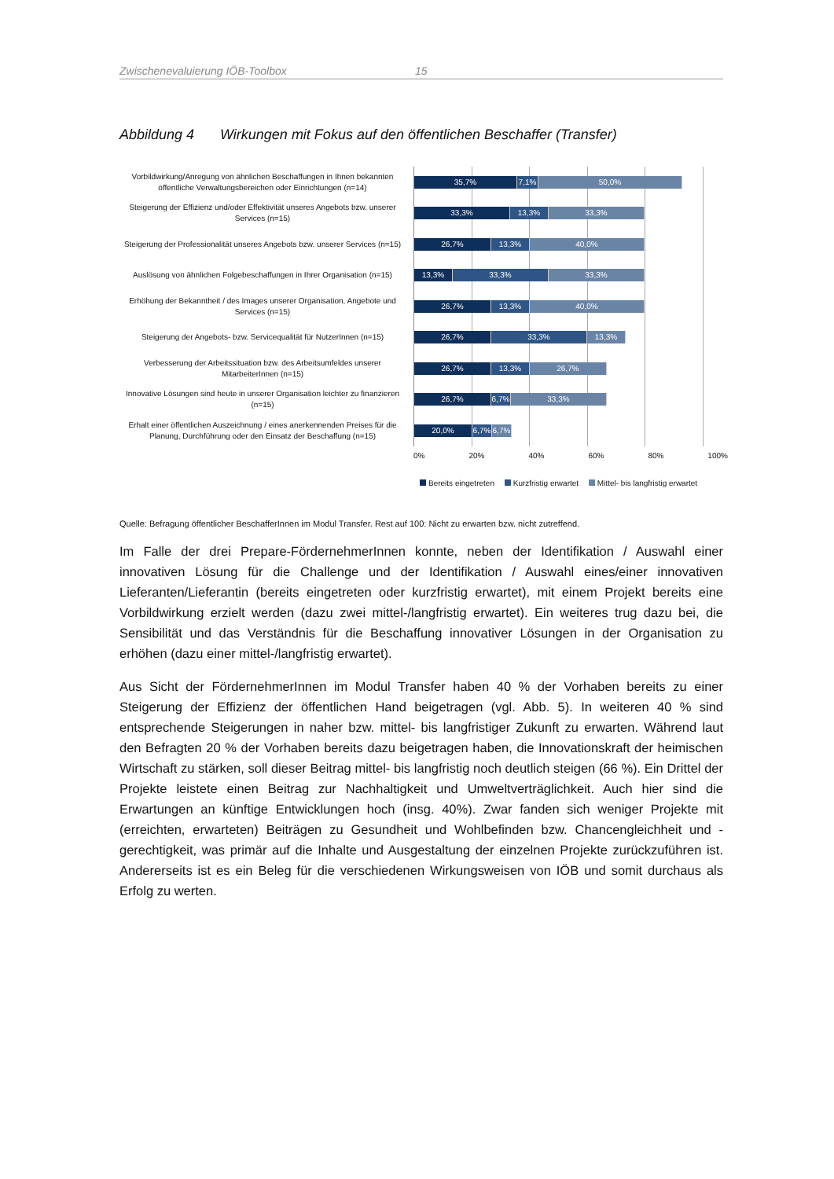Zwischenevaluierung IÖB-Toolbox 15
Abbildung 4 Wirkungen mit Fokus auf den öffentlichen Beschaffer (Transfer)
Vorbildwirkung/Anregung von ähnlichen Beschaffungen in Ihnen bekannten öffentliche Verwaltungsbereichen oder Einrichtungen (n=14)
35,7% 7,1% 50,0%
Steigerung der Effizienz und/oder Effektivität unseres Angebots bzw. unserer Services (n=15)
33,3% 13,3% 33,3%
Steigerung der Professionalität unseres Angebots bzw. unserer Services (n=15)
26,7% 13,3% 40,0%
Auslösung von ähnlichen Folgebeschaffungen in Ihrer Organisation (n=15)
13,3% 33,3% 33,3%
Erhöhung der Bekanntheit / des Images unserer Organisation, Angebote und Services (n=15)
26,7% 13,3% 40,0%
Steigerung der Angebots- bzw. Servicequalität für NutzerInnen (n=15)
26,7% 33,3% 13,3%
Verbesserung der Arbeitssituation bzw. des Arbeitsumfeldes unserer MitarbeiterInnen (n=15)
26,7% 13,3% 26,7%
Innovative Lösungen sind heute in unserer Organisation leichter zu finanzieren (n=15)
26,7% 6,7% 33,3%
Erhalt einer öffentlichen Auszeichnung / eines anerkennenden Preises für die Planung, Durchführung oder den Einsatz der Beschaffung (n=15)
20,0% 6,7% 6,7%
0% 20% 40% 60% 80% 100%
Bereits eingetreten Kurzfristig erwartet Mittel- bis langfristig erwartet
Quelle: Befragung öffentlicher BeschafferInnen im Modul Transfer. Rest auf 100: Nicht zu erwarten bzw. nicht zutreffend.
Im Falle der drei Prepare-FördernehmerInnen konnte, neben der Identifikation / Auswahl einer innovativen Lösung für die Challenge und der Identifikation / Auswahl eines/einer innovativen Lieferanten/Lieferantin (bereits eingetreten oder kurzfristig erwartet), mit einem Projekt bereits eine Vorbildwirkung erzielt werden (dazu zwei mittel-/langfristig erwartet). Ein weiteres trug dazu bei, die Sensibilität und das Verständnis für die Beschaffung innovativer Lösungen in der Organisation zu erhöhen (dazu einer mittel-/langfristig erwartet).
Aus Sicht der FördernehmerInnen im Modul Transfer haben 40 % der Vorhaben bereits zu einer Steigerung der Effizienz der öffentlichen Hand beigetragen (vgl. Abb. 5). In weiteren 40 % sind entsprechende Steigerungen in naher bzw. mittel- bis langfristiger Zukunft zu erwarten. Während laut den Befragten 20 % der Vorhaben bereits dazu beigetragen haben, die Innovationskraft der heimischen Wirtschaft zu stärken, soll dieser Beitrag mittel- bis langfristig noch deutlich steigen (66 %). Ein Drittel der Projekte leistete einen Beitrag zur Nachhaltigkeit und Umweltverträglichkeit. Auch hier sind die Erwartungen an künftige Entwicklungen hoch (insg. 40%). Zwar fanden sich weniger Projekte mit (erreichten, erwarteten) Beiträgen zu Gesundheit und Wohlbefinden bzw. Chancengleichheit und -gerechtigkeit, was primär auf die Inhalte und Ausgestaltung der einzelnen Projekte zurückzuführen ist. Andererseits ist es ein Beleg für die verschiedenen Wirkungsweisen von IÖB und somit durchaus als Erfolg zu werten.